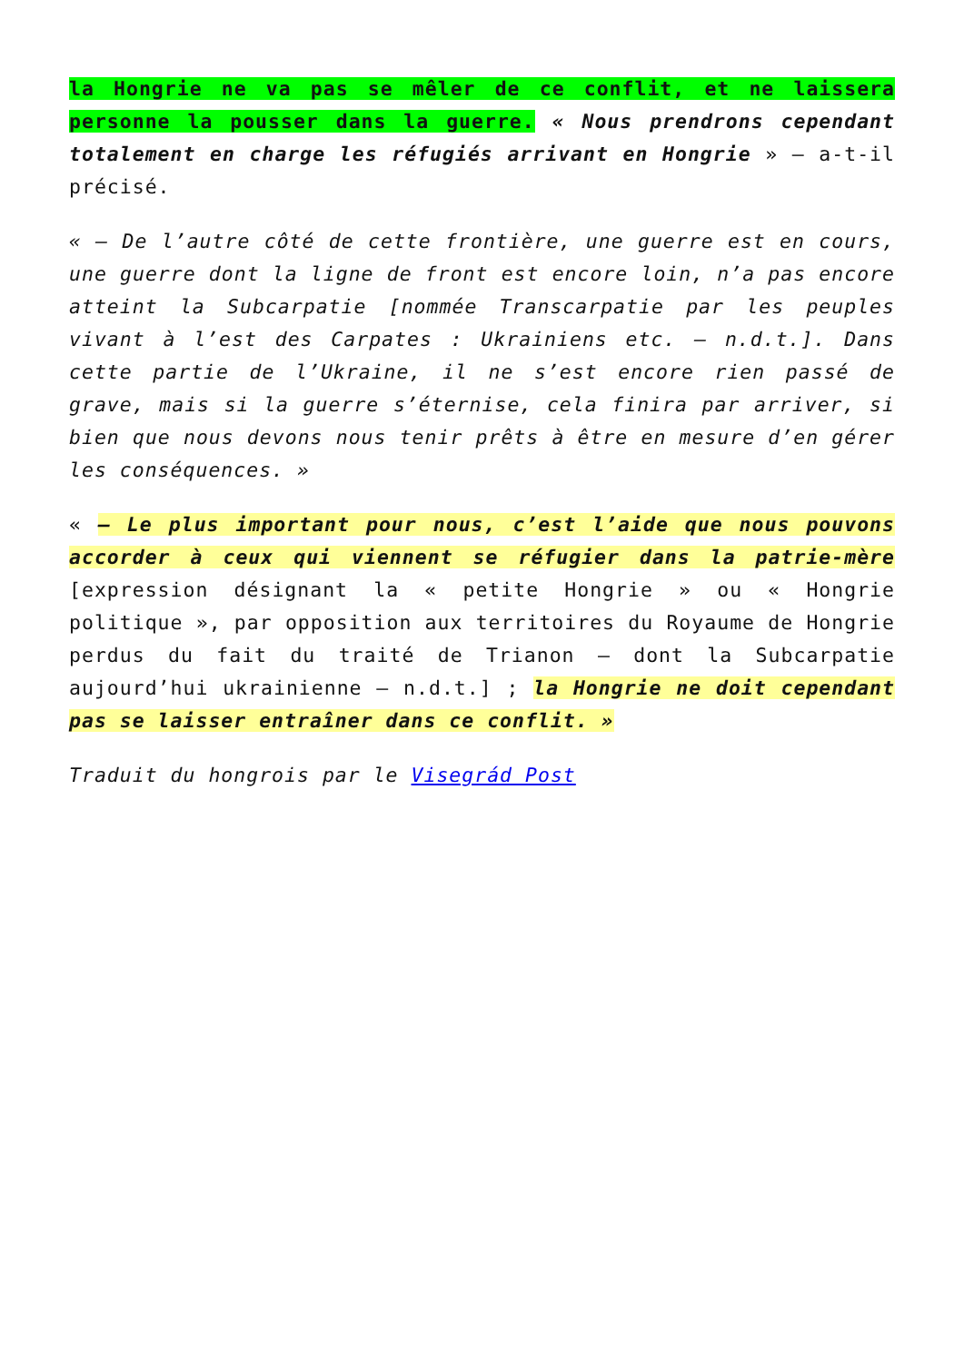la Hongrie ne va pas se mêler de ce conflit, et ne laissera personne la pousser dans la guerre. « Nous prendrons cependant totalement en charge les réfugiés arrivant en Hongrie » – a-t-il précisé.
« – De l’autre côté de cette frontière, une guerre est en cours, une guerre dont la ligne de front est encore loin, n’a pas encore atteint la Subcarpatie [nommée Transcarpatie par les peuples vivant à l’est des Carpates : Ukrainiens etc. – n.d.t.]. Dans cette partie de l’Ukraine, il ne s’est encore rien passé de grave, mais si la guerre s’éternise, cela finira par arriver, si bien que nous devons nous tenir prêts à être en mesure d’en gérer les conséquences. »
« – Le plus important pour nous, c’est l’aide que nous pouvons accorder à ceux qui viennent se réfugier dans la patrie-mère [expression désignant la « petite Hongrie » ou « Hongrie politique », par opposition aux territoires du Royaume de Hongrie perdus du fait du traité de Trianon – dont la Subcarpatie aujourd’hui ukrainienne – n.d.t.] ; la Hongrie ne doit cependant pas se laisser entraîner dans ce conflit. »
Traduit du hongrois par le Visegrád Post